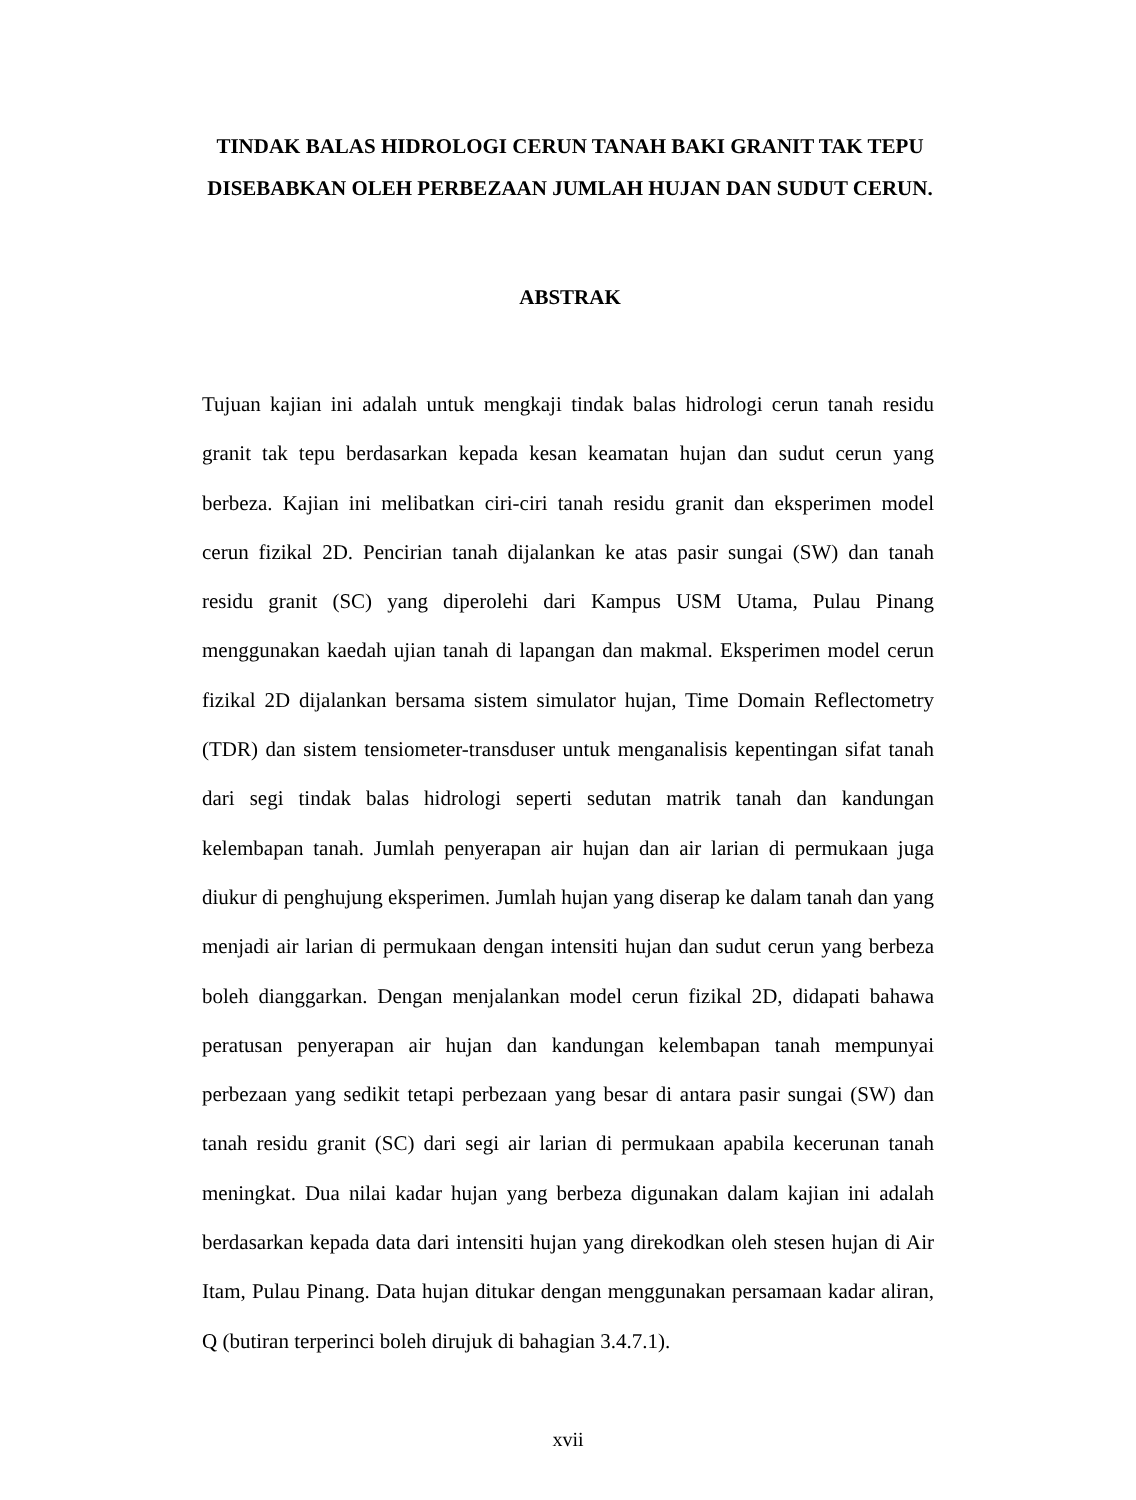TINDAK BALAS HIDROLOGI CERUN TANAH BAKI GRANIT TAK TEPU DISEBABKAN OLEH PERBEZAAN JUMLAH HUJAN DAN SUDUT CERUN.
ABSTRAK
Tujuan kajian ini adalah untuk mengkaji tindak balas hidrologi cerun tanah residu granit tak tepu berdasarkan kepada kesan keamatan hujan dan sudut cerun yang berbeza. Kajian ini melibatkan ciri-ciri tanah residu granit dan eksperimen model cerun fizikal 2D. Pencirian tanah dijalankan ke atas pasir sungai (SW) dan tanah residu granit (SC) yang diperolehi dari Kampus USM Utama, Pulau Pinang menggunakan kaedah ujian tanah di lapangan dan makmal. Eksperimen model cerun fizikal 2D dijalankan bersama sistem simulator hujan, Time Domain Reflectometry (TDR) dan sistem tensiometer-transduser untuk menganalisis kepentingan sifat tanah dari segi tindak balas hidrologi seperti sedutan matrik tanah dan kandungan kelembapan tanah. Jumlah penyerapan air hujan dan air larian di permukaan juga diukur di penghujung eksperimen. Jumlah hujan yang diserap ke dalam tanah dan yang menjadi air larian di permukaan dengan intensiti hujan dan sudut cerun yang berbeza boleh dianggarkan. Dengan menjalankan model cerun fizikal 2D, didapati bahawa peratusan penyerapan air hujan dan kandungan kelembapan tanah mempunyai perbezaan yang sedikit tetapi perbezaan yang besar di antara pasir sungai (SW) dan tanah residu granit (SC) dari segi air larian di permukaan apabila kecerunan tanah meningkat. Dua nilai kadar hujan yang berbeza digunakan dalam kajian ini adalah berdasarkan kepada data dari intensiti hujan yang direkodkan oleh stesen hujan di Air Itam, Pulau Pinang. Data hujan ditukar dengan menggunakan persamaan kadar aliran, Q (butiran terperinci boleh dirujuk di bahagian 3.4.7.1).
xvii